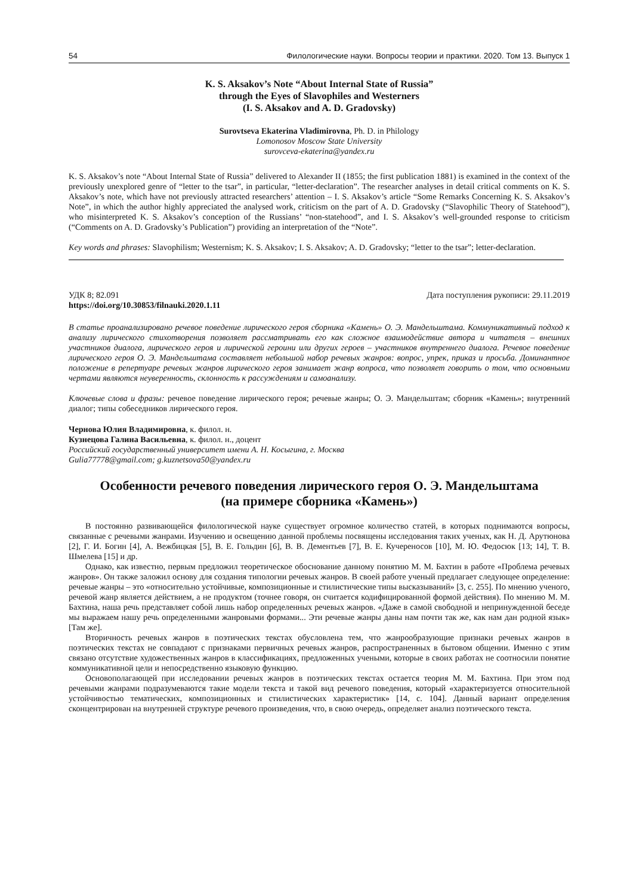54 Филологические науки. Вопросы теории и практики. 2020. Том 13. Выпуск 1
K. S. Aksakov’s Note “About Internal State of Russia”
through the Eyes of Slavophiles and Westerners
(I. S. Aksakov and A. D. Gradovsky)
Surovtseva Ekaterina Vladimirovna, Ph. D. in Philology
Lomonosov Moscow State University
surovceva-ekaterina@yandex.ru
K. S. Aksakov’s note “About Internal State of Russia” delivered to Alexander II (1855; the first publication 1881) is examined in the context of the previously unexplored genre of “letter to the tsar”, in particular, “letter-declaration”. The researcher analyses in detail critical comments on K. S. Aksakov’s note, which have not previously attracted researchers’ attention – I. S. Aksakov’s article “Some Remarks Concerning K. S. Aksakov’s Note”, in which the author highly appreciated the analysed work, criticism on the part of A. D. Gradovsky (“Slavophilic Theory of Statehood”), who misinterpreted K. S. Aksakov’s conception of the Russians’ “non-statehood”, and I. S. Aksakov’s well-grounded response to criticism (“Comments on A. D. Gradovsky’s Publication”) providing an interpretation of the “Note”.
Key words and phrases: Slavophilism; Westernism; K. S. Aksakov; I. S. Aksakov; A. D. Gradovsky; “letter to the tsar”; letter-declaration.
УДК 8; 82.091 Дата поступления рукописи: 29.11.2019
https://doi.org/10.30853/filnauki.2020.1.11
В статье проанализировано речевое поведение лирического героя сборника «Камень» О. Э. Мандельштама. Коммуникативный подход к анализу лирического стихотворения позволяет рассматривать его как сложное взаимодействие автора и читателя – внешних участников диалога, лирического героя и лирической героини или других героев – участников внутреннего диалога. Речевое поведение лирического героя О. Э. Мандельштама составляет небольшой набор речевых жанров: вопрос, упрек, приказ и просьба. Доминантное положение в репертуаре речевых жанров лирического героя занимает жанр вопроса, что позволяет говорить о том, что основными чертами являются неуверенность, склонность к рассуждениям и самоанализу.
Ключевые слова и фразы: речевое поведение лирического героя; речевые жанры; О. Э. Мандельштам; сборник «Камень»; внутренний диалог; типы собеседников лирического героя.
Чернова Юлия Владимировна, к. филол. н.
Кузнецова Галина Васильевна, к. филол. н., доцент
Российский государственный университет имени А. Н. Косыгина, г. Москва
Gulia77778@gmail.com; g.kuznetsova50@yandex.ru
Особенности речевого поведения лирического героя О. Э. Мандельштама
(на примере сборника «Камень»)
В постоянно развивающейся филологической науке существует огромное количество статей, в которых поднимаются вопросы, связанные с речевыми жанрами. Изучению и освещению данной проблемы посвящены исследования таких ученых, как Н. Д. Арутюнова [2], Г. И. Богин [4], А. Вежбицкая [5], В. Е. Гольдин [6], В. В. Дементьев [7], В. Е. Кучереносов [10], М. Ю. Федосюк [13; 14], Т. В. Шмелева [15] и др.
Однако, как известно, первым предложил теоретическое обоснование данному понятию М. М. Бахтин в работе «Проблема речевых жанров». Он также заложил основу для создания типологии речевых жанров. В своей работе ученый предлагает следующее определение: речевые жанры – это «относительно устойчивые, композиционные и стилистические типы высказываний» [3, с. 255]. По мнению ученого, речевой жанр является действием, а не продуктом (точнее говоря, он считается кодифицированной формой действия). По мнению М. М. Бахтина, наша речь представляет собой лишь набор определенных речевых жанров. «Даже в самой свободной и непринужденной беседе мы выражаем нашу речь определенными жанровыми формами... Эти речевые жанры даны нам почти так же, как нам дан родной язык» [Там же].
Вторичность речевых жанров в поэтических текстах обусловлена тем, что жанрообразующие признаки речевых жанров в поэтических текстах не совпадают с признаками первичных речевых жанров, распространенных в бытовом общении. Именно с этим связано отсутствие художественных жанров в классификациях, предложенных учеными, которые в своих работах не соотносили понятие коммуникативной цели и непосредственно языковую функцию.
Основополагающей при исследовании речевых жанров в поэтических текстах остается теория М. М. Бахтина. При этом под речевыми жанрами подразумеваются такие модели текста и такой вид речевого поведения, который «характеризуется относительной устойчивостью тематических, композиционных и стилистических характеристик» [14, с. 104]. Данный вариант определения сконцентрирован на внутренней структуре речевого произведения, что, в свою очередь, определяет анализ поэтического текста.